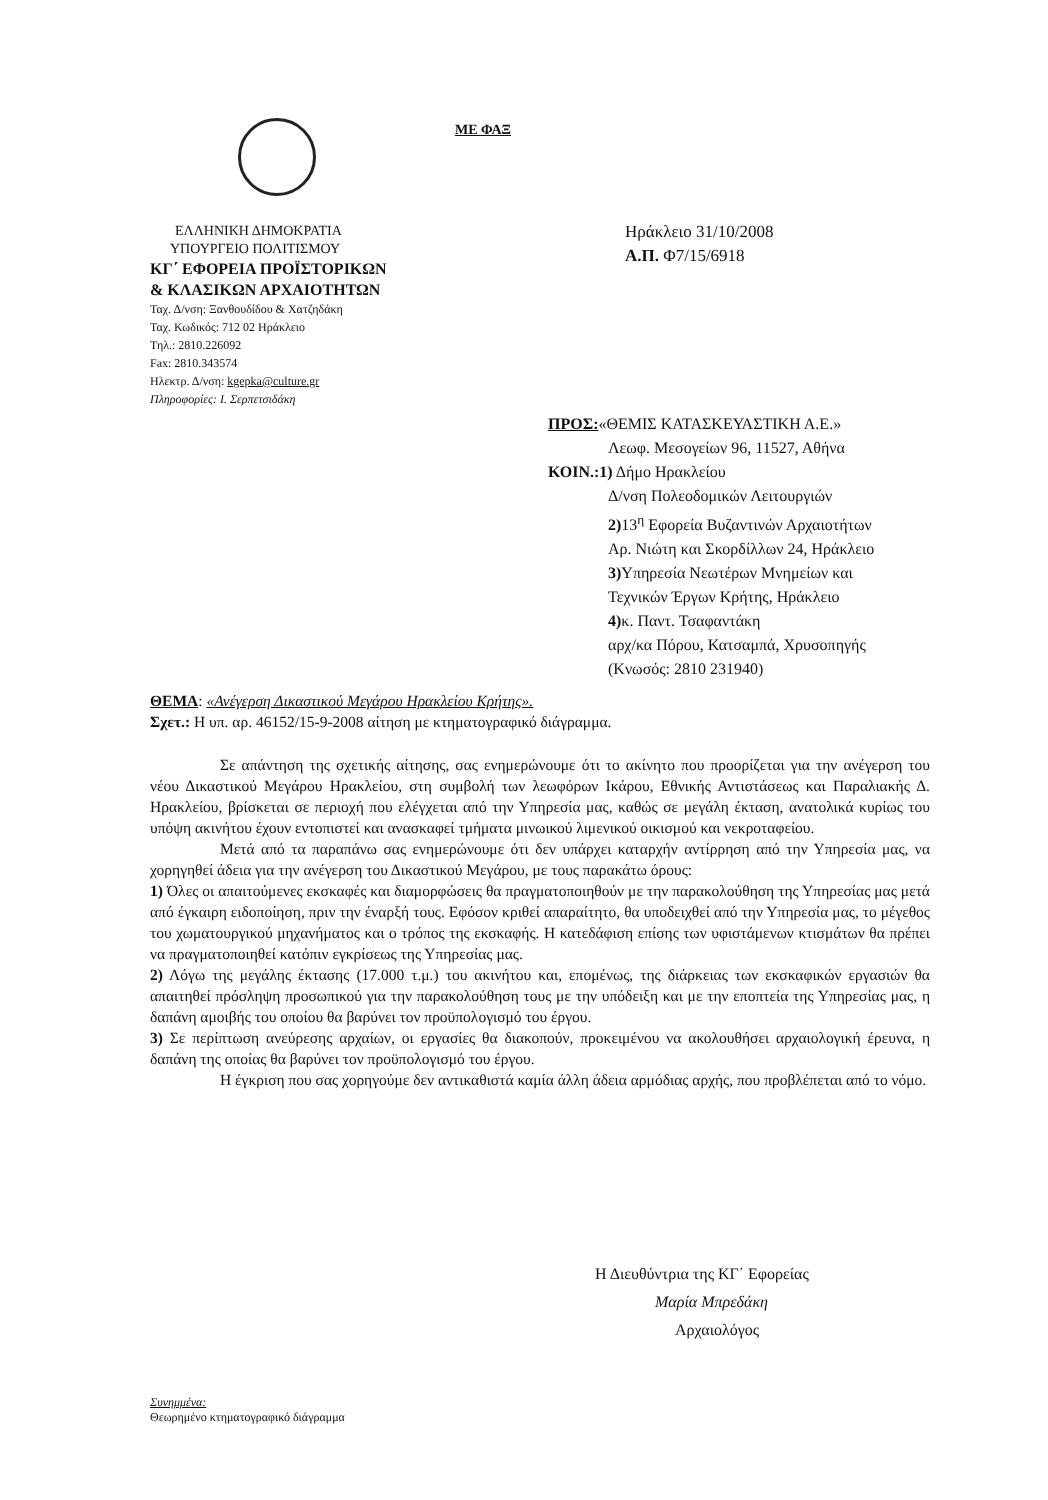ΜΕ ΦΑΞ
ΕΛΛΗΝΙΚΗ ΔΗΜΟΚΡΑΤΙΑ
ΥΠΟΥΡΓΕΙΟ ΠΟΛΙΤΙΣΜΟΥ
ΚΓ΄ ΕΦΟΡΕΙΑ ΠΡΟΪΣΤΟΡΙΚΩΝ
& ΚΛΑΣΙΚΩΝ ΑΡΧΑΙΟΤΗΤΩΝ
Ταχ. Δ/νση: Ξανθουδίδου & Χατζηδάκη
Ταχ. Κωδικός: 712 02 Ηράκλειο
Τηλ.: 2810.226092
Fax: 2810.343574
Ηλεκτρ. Δ/νση: kgepka@culture.gr
Πληροφορίες: Ι. Σερπετσιδάκη
Ηράκλειο 31/10/2008
Α.Π. Φ7/15/6918
ΠΡΟΣ:«ΘΕΜΙΣ ΚΑΤΑΣΚΕΥΑΣΤΙΚΗ Α.Ε.»
Λεωφ. Μεσογείων 96, 11527, Αθήνα
ΚΟΙΝ.:1) Δήμο Ηρακλείου
Δ/νση Πολεοδομικών Λειτουργιών
2) 13<sup>η</sup> Εφορεία Βυζαντινών Αρχαιοτήτων
Αρ. Νιώτη και Σκορδίλλων 24, Ηράκλειο
3) Υπηρεσία Νεωτέρων Μνημείων και
Τεχνικών Έργων Κρήτης, Ηράκλειο
4) κ. Παντ. Τσαφαντάκη
αρχ/κα Πόρου, Κατσαμπά, Χρυσοπηγής
(Κνωσός: 2810 231940)
ΘΕΜΑ: «Ανέγερση Δικαστικού Μεγάρου Ηρακλείου Κρήτης».
Σχετ.: Η υπ. αρ. 46152/15-9-2008 αίτηση με κτηματογραφικό διάγραμμα.
Σε απάντηση της σχετικής αίτησης, σας ενημερώνουμε ότι το ακίνητο που προορίζεται για την ανέγερση του νέου Δικαστικού Μεγάρου Ηρακλείου, στη συμβολή των λεωφόρων Ικάρου, Εθνικής Αντιστάσεως και Παραλιακής Δ. Ηρακλείου, βρίσκεται σε περιοχή που ελέγχεται από την Υπηρεσία μας, καθώς σε μεγάλη έκταση, ανατολικά κυρίως του υπόψη ακινήτου έχουν εντοπιστεί και ανασκαφεί τμήματα μινωικού λιμενικού οικισμού και νεκροταφείου.
Μετά από τα παραπάνω σας ενημερώνουμε ότι δεν υπάρχει καταρχήν αντίρρηση από την Υπηρεσία μας, να χορηγηθεί άδεια για την ανέγερση του Δικαστικού Μεγάρου, με τους παρακάτω όρους:
1) Όλες οι απαιτούμενες εκσκαφές και διαμορφώσεις θα πραγματοποιηθούν με την παρακολούθηση της Υπηρεσίας μας μετά από έγκαιρη ειδοποίηση, πριν την έναρξή τους. Εφόσον κριθεί απαραίτητο, θα υποδειχθεί από την Υπηρεσία μας, το μέγεθος του χωματουργικού μηχανήματος και ο τρόπος της εκσκαφής. Η κατεδάφιση επίσης των υφιστάμενων κτισμάτων θα πρέπει να πραγματοποιηθεί κατόπιν εγκρίσεως της Υπηρεσίας μας.
2) Λόγω της μεγάλης έκτασης (17.000 τ.μ.) του ακινήτου και, επομένως, της διάρκειας των εκσκαφικών εργασιών θα απαιτηθεί πρόσληψη προσωπικού για την παρακολούθηση τους με την υπόδειξη και με την εποπτεία της Υπηρεσίας μας, η δαπάνη αμοιβής του οποίου θα βαρύνει τον προϋπολογισμό του έργου.
3) Σε περίπτωση ανεύρεσης αρχαίων, οι εργασίες θα διακοπούν, προκειμένου να ακολουθήσει αρχαιολογική έρευνα, η δαπάνη της οποίας θα βαρύνει τον προϋπολογισμό του έργου.
Η έγκριση που σας χορηγούμε δεν αντικαθιστά καμία άλλη άδεια αρμόδιας αρχής, που προβλέπεται από το νόμο.
Η Διευθύντρια της ΚΓ΄ Εφορείας
Μαρία Μπρεδάκη
Αρχαιολόγος
Συνημμένα:
Θεωρημένο κτηματογραφικό διάγραμμα